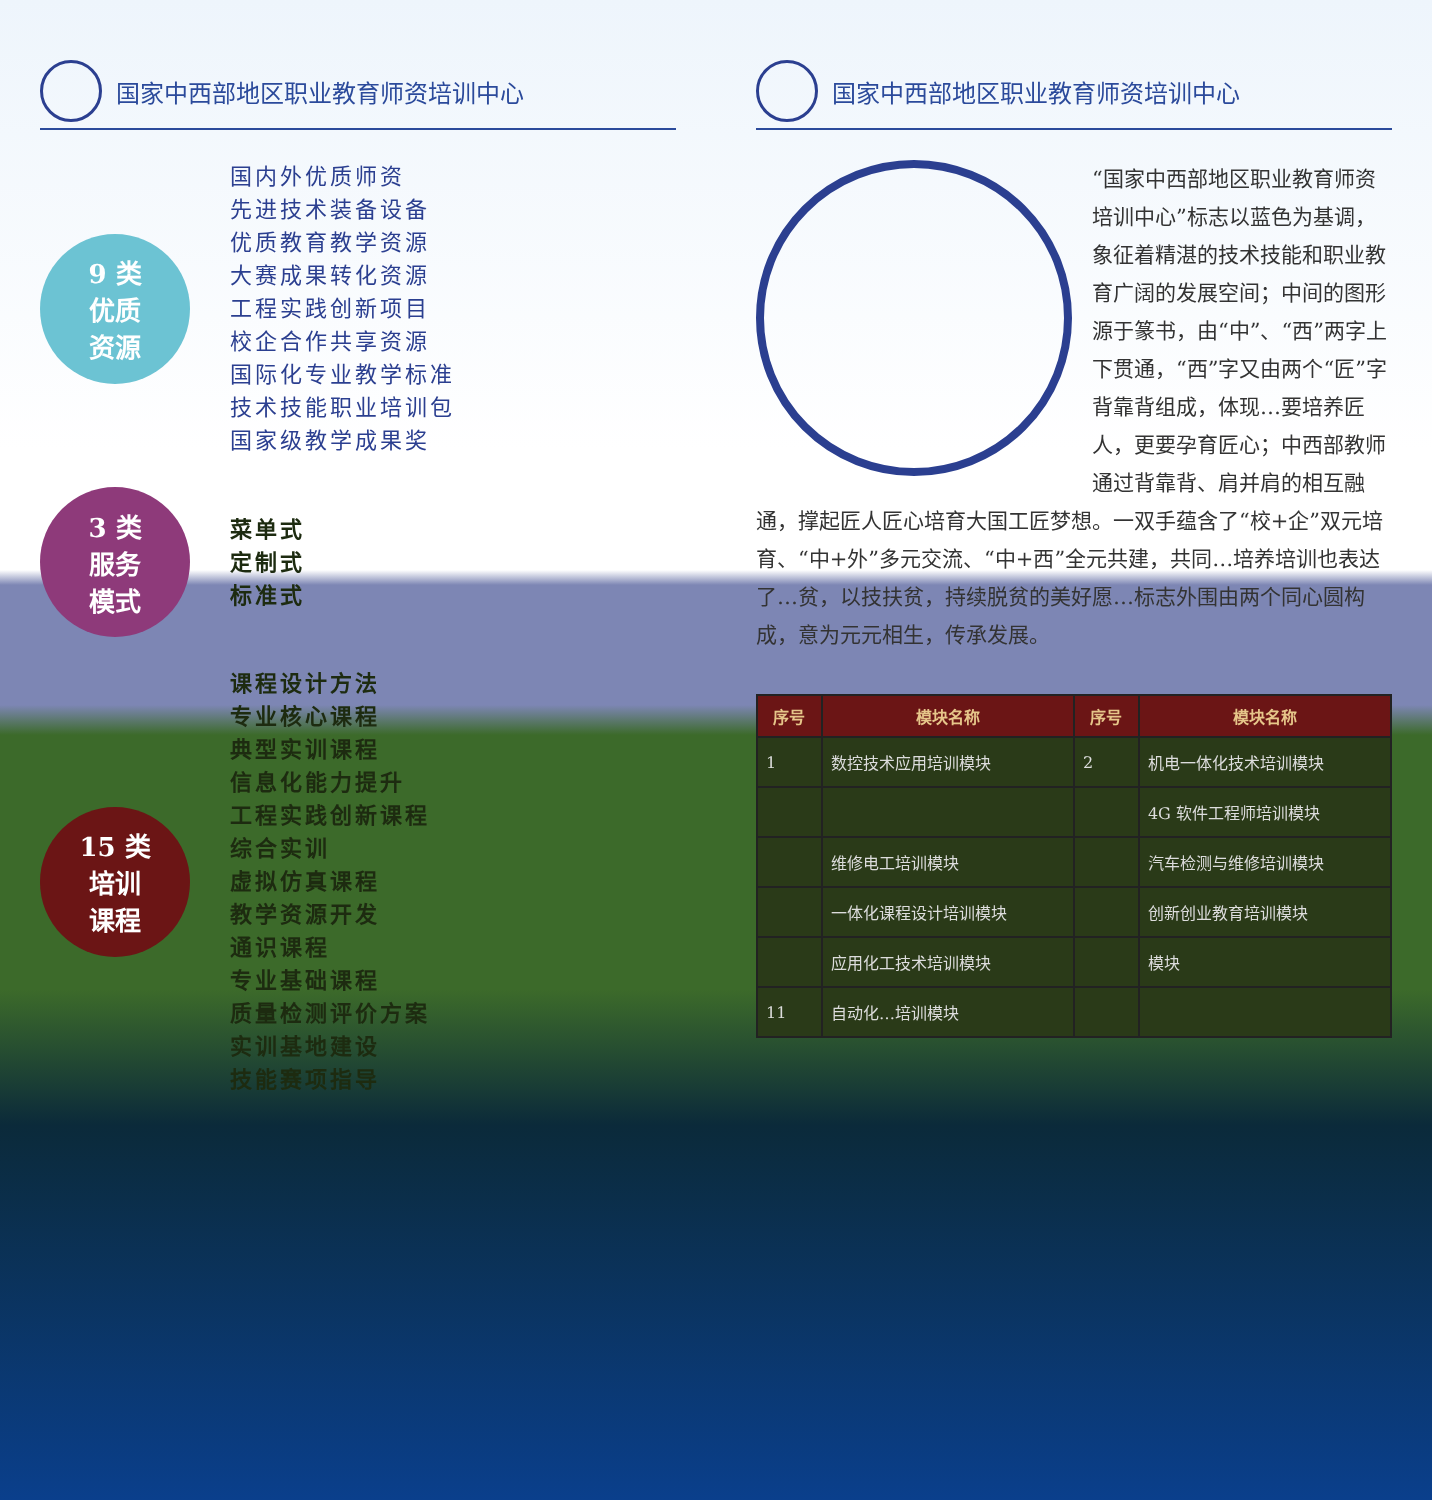国家中西部地区职业教育师资培训中心
9 类
优质
资源
国内外优质师资
先进技术装备设备
优质教育教学资源
大赛成果转化资源
工程实践创新项目
校企合作共享资源
国际化专业教学标准
技术技能职业培训包
国家级教学成果奖
3 类
服务
模式
菜单式
定制式
标准式
15 类
培训
课程
课程设计方法
专业核心课程
典型实训课程
信息化能力提升
工程实践创新课程
综合实训
虚拟仿真课程
教学资源开发
通识课程
专业基础课程
质量检测评价方案
实训基地建设
技能赛项指导
国家中西部地区职业教育师资培训中心
“国家中西部地区职业教育师资培训中心”标志以蓝色为基调，象征着精湛的技术技能和职业教育广阔的发展空间；中间的图形源于篆书，由“中”、“西”两字上下贯通，“西”字又由两个“匠”字背靠背组成，体现…要培养匠人，更要孕育匠心；中西部教师通过背靠背、肩并肩的相互融通，撑起匠人匠心培育大国工匠梦想。一双手蕴含了“校+企”双元培育、“中+外”多元交流、“中+西”全元共建，共同…培养培训也表达了…贫，以技扶贫，持续脱贫的美好愿…标志外围由两个同心圆构成，意为元元相生，传承发展。
| 序号 | 模块名称 | 序号 | 模块名称 |
| --- | --- | --- | --- |
| 1 | 数控技术应用培训模块 | 2 | 机电一体化技术培训模块 |
| | | | 4G 软件工程师培训模块 |
| | 维修电工培训模块 | | 汽车检测与维修培训模块 |
| | 一体化课程设计培训模块 | | 创新创业教育培训模块 |
| | 应用化工技术培训模块 | | 模块 |
| 11 | 自动化…培训模块 | | |